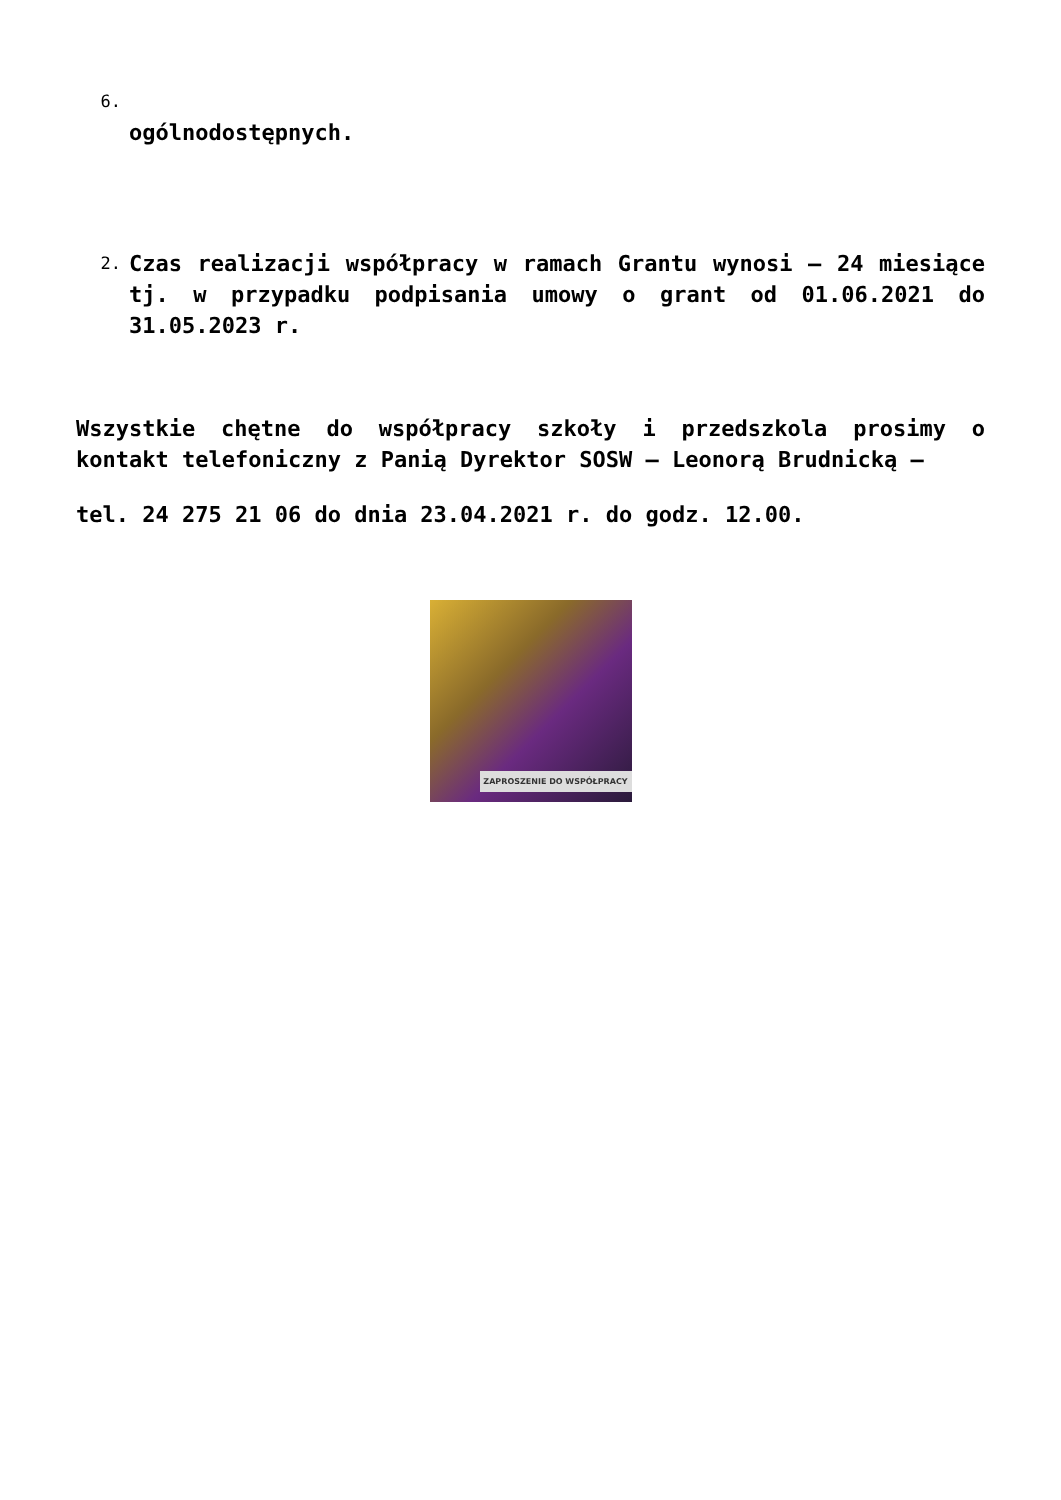6.
ogólnodostępnych.
2.
Czas realizacji współpracy w ramach Grantu wynosi – 24 miesiące tj. w przypadku podpisania umowy o grant od 01.06.2021 do 31.05.2023 r.
Wszystkie chętne do współpracy szkoły i przedszkola prosimy o kontakt telefoniczny z Panią Dyrektor SOSW – Leonorą Brudnicką –
tel. 24 275 21 06 do dnia 23.04.2021 r. do godz. 12.00.
ZAPROSZENIE DO WSPÓŁPRACY